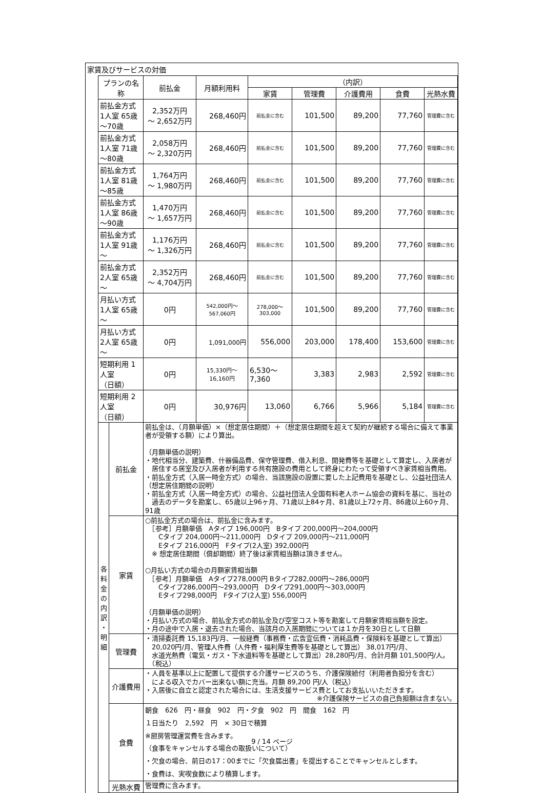家賃及びサービスの対価
| プランの名称 | | 前払金 | 月額利用料 | （内訳） | | | | |
| --- | --- | --- | --- | --- | --- | --- | --- | --- |
| | | | | 家賃 | 管理費 | 介護費用 | 食費 | 光熱水費 |
| 前払金方式 1人室 65歳～70歳 | | 2,352万円 ～ 2,652万円 | 268,460円 | 前払金に含む | 101,500 | 89,200 | 77,760 | 管理費に含む |
| 前払金方式 1人室 71歳～80歳 | | 2,058万円 ～ 2,320万円 | 268,460円 | 前払金に含む | 101,500 | 89,200 | 77,760 | 管理費に含む |
| 前払金方式 1人室 81歳～85歳 | | 1,764万円 ～ 1,980万円 | 268,460円 | 前払金に含む | 101,500 | 89,200 | 77,760 | 管理費に含む |
| 前払金方式 1人室 86歳～90歳 | | 1,470万円 ～ 1,657万円 | 268,460円 | 前払金に含む | 101,500 | 89,200 | 77,760 | 管理費に含む |
| 前払金方式 1人室 91歳～ | | 1,176万円 ～ 1,326万円 | 268,460円 | 前払金に含む | 101,500 | 89,200 | 77,760 | 管理費に含む |
| 前払金方式 2人室 65歳～ | | 2,352万円 ～ 4,704万円 | 268,460円 | 前払金に含む | 101,500 | 89,200 | 77,760 | 管理費に含む |
| 月払い方式 1人室 65歳～ | | 0円 | 542,000円～ 567,060円 | 278,000～ 303,000 | 101,500 | 89,200 | 77,760 | 管理費に含む |
| 月払い方式 2人室 65歳～ | | 0円 | 1,091,000円 | 556,000 | 203,000 | 178,400 | 153,600 | 管理費に含む |
| 短期利用 1人室 （日額） | | 0円 | 15,330円～ 16,160円 | 6,530～ 7,360 | 3,383 | 2,983 | 2,592 | 管理費に含む |
| 短期利用 2人室 （日額） | | 0円 | 30,976円 | 13,060 | 6,766 | 5,966 | 5,184 | 管理費に含む |
| 各 料 金 の 内 訳 ・ 明 細 | 前払金 | 前払金は、（月額単価）×（想定居住期間）＋（想定居住期間を超えて契約が継続する場合に備えて事業者が受領する額）により算出。 （月額単価の説明） ・地代相当分、建築費、什器備品費、保守管理費、借入利息、開発費等を基礎として算定し、入居者が 居住する居室及び入居者が利用する共有施設の費用として終身にわたって受領すべき家賃相当費用。 ・前払金方式（入居一時金方式）の場合、当該施設の設置に要した上記費用を基礎とし、公益社団法人 （想定居住期間の説明） ・前払金方式（入居一時金方式）の場合、公益社団法人全国有料老人ホーム協会の資料を基に、当社の 過去のデータを勘案し、65歳以上96ヶ月、71歳以上84ヶ月、81歳以上72ヶ月、86歳以上60ヶ月、91歳 | | | | | | |
| | 家賃 | ○前払金方式の場合は、前払金に含みます。 ［参考］月額単価 Aタイプ 196,000円 Bタイプ 200,000円～204,000円 Cタイプ 204,000円～211,000円 Dタイプ 209,000円～211,000円 Eタイプ 216,000円 Fタイプ(2人室) 392,000円 ※ 想定居住期間（償却期間）終了後は家賃相当額は頂きません。 ○月払い方式の場合の月額家賃相当額 ［参考］月額単価 Aタイプ278,000円 Bタイプ282,000円～286,000円 Cタイプ286,000円～293,000円 Dタイプ291,000円～303,000円 Eタイプ298,000円 Fタイプ(2人室) 556,000円 （月額単価の説明） ・月払い方式の場合、前払金方式の前払金及び空室コスト等を勘案して月額家賃相当額を設定。 ・月の途中で入居・退去された場合、当該月の入居期間については１か月を30日として日額 | | | | | | |
| | 管理費 | ・清掃委託費 15,183円/月、一般経費（事務費・広告宣伝費・消耗品費・保険料を基礎として算出） 20,020円/月、管理人件費（人件費・福利厚生費等を基礎として算出） 38,017円/月、 水道光熱費（電気・ガス・下水道料等を基礎として算出）28,280円/月、合計月額 101,500円/人。 （税込） | | | | | | |
| | 介護費用 | ・人員を基準以上に配置して提供する介護サービスのうち、介護保険給付（利用者負担分を含む） による収入でカバー出来ない額に充当。月額 89,200 円/人（税込） ・入居後に自立と認定された場合には、生活支援サービス費としてお支払いいただきます。 ※介護保険サービスの自己負担額は含まない。 | | | | | | |
| | 食費 | 朝食 626 円・昼食 902 円・夕食 902 円 間食 162 円 １日当たり 2,592 円 × 30日で積算 ※厨房管理運営費を含みます。 （食事をキャンセルする場合の取扱いについて） ・欠食の場合、前日の17：00までに「欠食届出書」を提出することでキャンセルとします。 ・食費は、実喫食数により積算します。 | | | | | | |
| | 光熱水費 | 管理費に含みます。 | | | | | | |
9 / 14 ページ